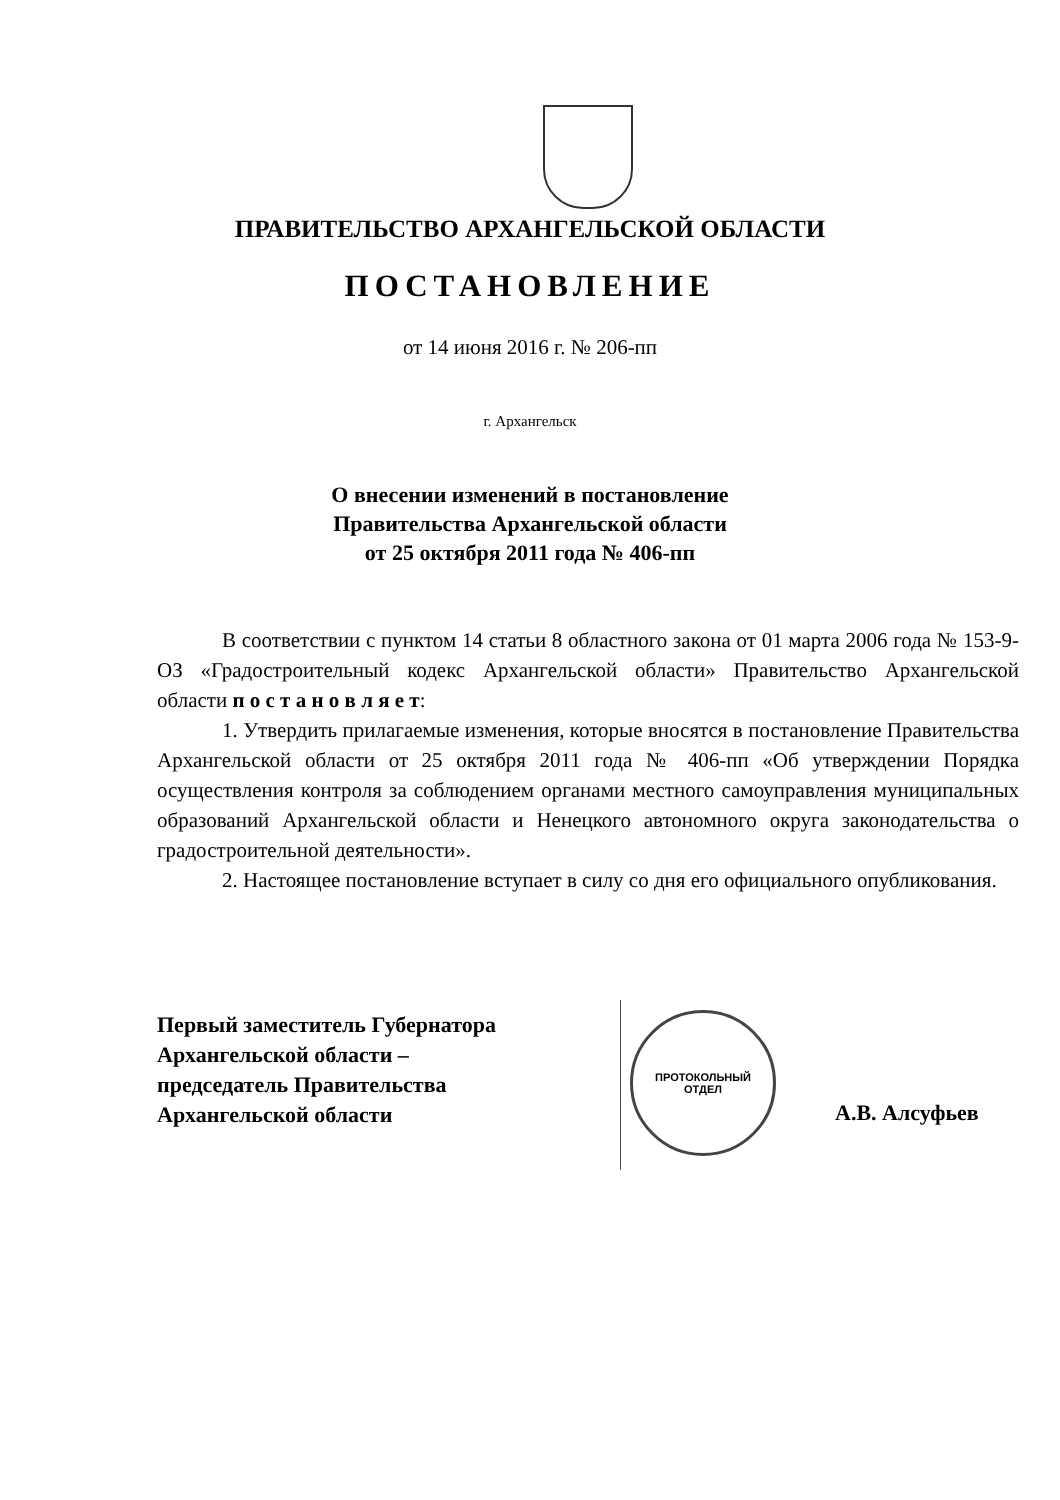ПРАВИТЕЛЬСТВО АРХАНГЕЛЬСКОЙ ОБЛАСТИ
ПОСТАНОВЛЕНИЕ
от 14 июня 2016 г. № 206-пп
г. Архангельск
О внесении изменений в постановление
Правительства Архангельской области
от 25 октября 2011 года № 406-пп
В соответствии с пунктом 14 статьи 8 областного закона от 01 марта 2006 года № 153-9-ОЗ «Градостроительный кодекс Архангельской области» Правительство Архангельской области п о с т а н о в л я е т:
1. Утвердить прилагаемые изменения, которые вносятся в постановление Правительства Архангельской области от 25 октября 2011 года № 406-пп «Об утверждении Порядка осуществления контроля за соблюдением органами местного самоуправления муниципальных образований Архангельской области и Ненецкого автономного округа законодательства о градостроительной деятельности».
2. Настоящее постановление вступает в силу со дня его официального опубликования.
Первый заместитель Губернатора
Архангельской области –
председатель Правительства
Архангельской области
ПРОТОКОЛЬНЫЙ
ОТДЕЛ
А.В. Алсуфьев